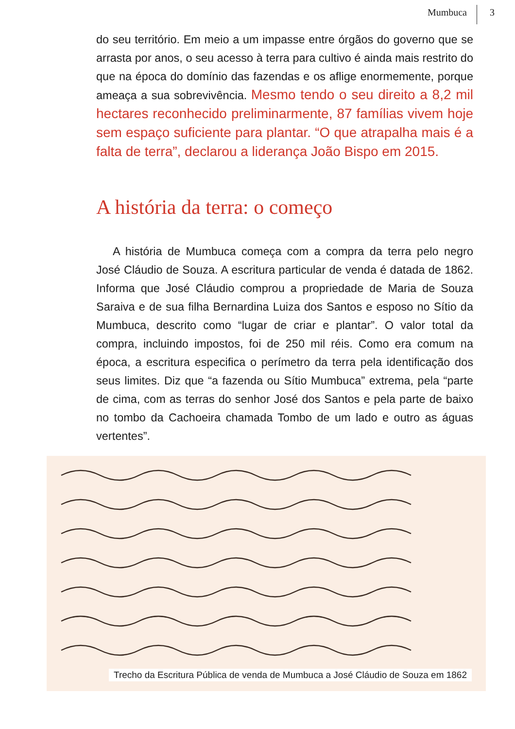Mumbuca 3
do seu território. Em meio a um impasse entre órgãos do governo que se arrasta por anos, o seu acesso à terra para cultivo é ainda mais restrito do que na época do domínio das fazendas e os aflige enormemente, porque ameaça a sua sobrevivência. Mesmo tendo o seu direito a 8,2 mil hectares reconhecido preliminarmente, 87 famílias vivem hoje sem espaço suficiente para plantar. “O que atrapalha mais é a falta de terra”, declarou a liderança João Bispo em 2015.
A história da terra: o começo
A história de Mumbuca começa com a compra da terra pelo negro José Cláudio de Souza. A escritura particular de venda é datada de 1862. Informa que José Cláudio comprou a propriedade de Maria de Souza Saraiva e de sua filha Bernardina Luiza dos Santos e esposo no Sítio da Mumbuca, descrito como “lugar de criar e plantar”. O valor total da compra, incluindo impostos, foi de 250 mil réis. Como era comum na época, a escritura especifica o perímetro da terra pela identificação dos seus limites. Diz que “a fazenda ou Sítio Mumbuca” extrema, pela “parte de cima, com as terras do senhor José dos Santos e pela parte de baixo no tombo da Cachoeira chamada Tombo de um lado e outro as águas vertentes”.
Trecho da Escritura Pública de venda de Mumbuca a José Cláudio de Souza em 1862